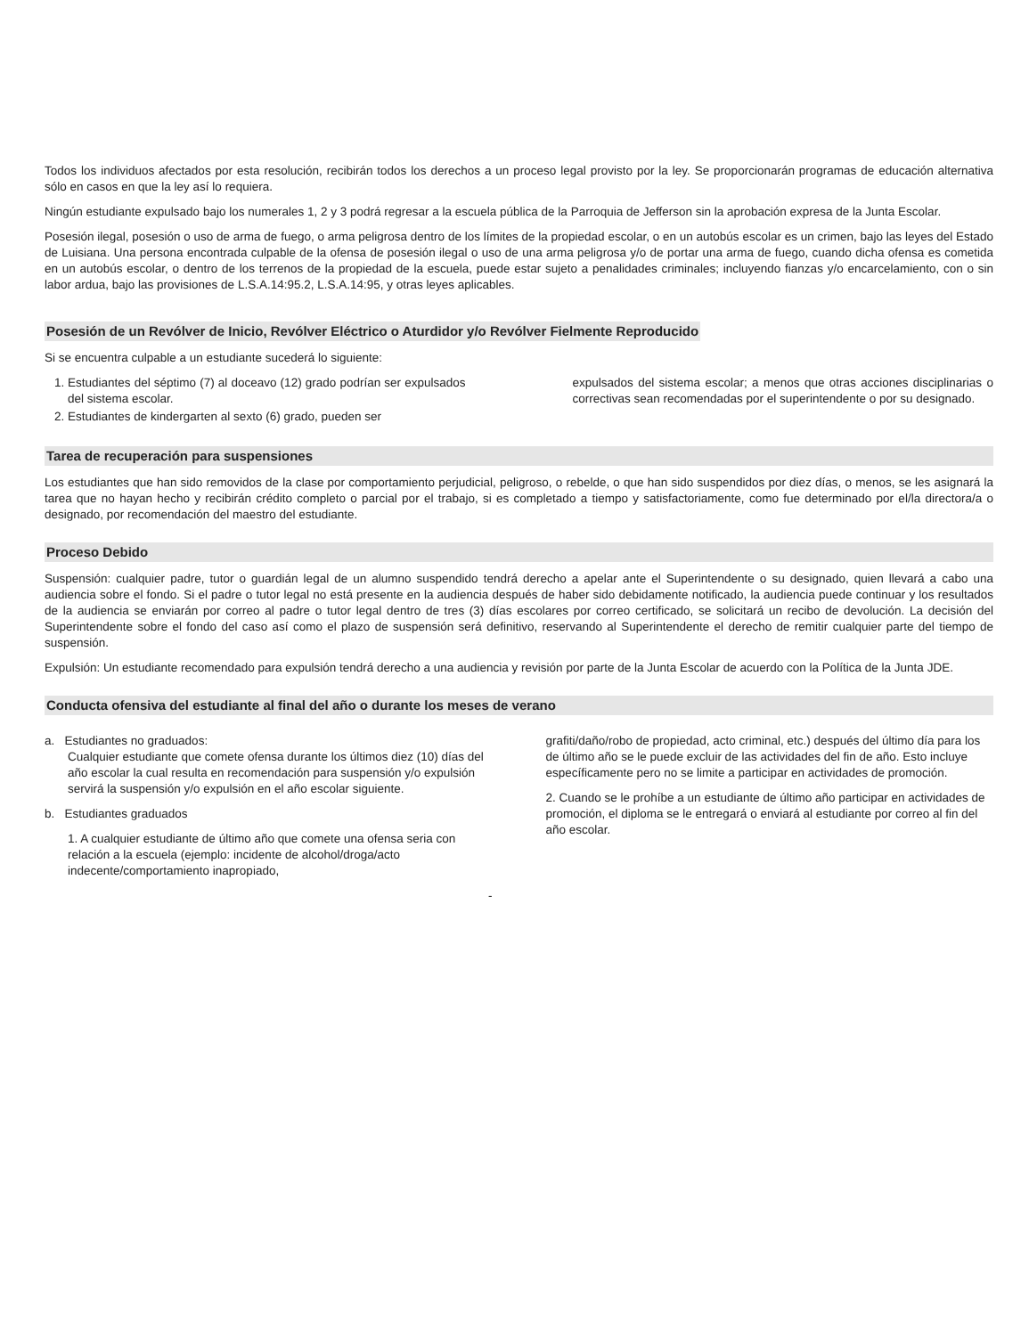Todos los individuos afectados por esta resolución, recibirán todos los derechos a un proceso legal provisto por la ley. Se proporcionarán programas de educación alternativa sólo en casos en que la ley así lo requiera.
Ningún estudiante expulsado bajo los numerales 1, 2 y 3 podrá regresar a la escuela pública de la Parroquia de Jefferson sin la aprobación expresa de la Junta Escolar.
Posesión ilegal, posesión o uso de arma de fuego, o arma peligrosa dentro de los límites de la propiedad escolar, o en un autobús escolar es un crimen, bajo las leyes del Estado de Luisiana. Una persona encontrada culpable de la ofensa de posesión ilegal o uso de una arma peligrosa y/o de portar una arma de fuego, cuando dicha ofensa es cometida en un autobús escolar, o dentro de los terrenos de la propiedad de la escuela, puede estar sujeto a penalidades criminales; incluyendo fianzas y/o encarcelamiento, con o sin labor ardua, bajo las provisiones de L.S.A.14:95.2, L.S.A.14:95, y otras leyes aplicables.
Posesión de un Revólver de Inicio, Revólver Eléctrico o Aturdidor y/o Revólver Fielmente Reproducido
Si se encuentra culpable a un estudiante sucederá lo siguiente:
1. Estudiantes del séptimo (7) al doceavo (12) grado podrían ser expulsados del sistema escolar.
2. Estudiantes de kindergarten al sexto (6) grado, pueden ser
expulsados del sistema escolar; a menos que otras acciones disciplinarias o correctivas sean recomendadas por el superintendente o por su designado.
Tarea de recuperación para suspensiones
Los estudiantes que han sido removidos de la clase por comportamiento perjudicial, peligroso, o rebelde, o que han sido suspendidos por diez días, o menos, se les asignará la tarea que no hayan hecho y recibirán crédito completo o parcial por el trabajo, si es completado a tiempo y satisfactoriamente, como fue determinado por el/la directora/a o designado, por recomendación del maestro del estudiante.
Proceso Debido
Suspensión: cualquier padre, tutor o guardián legal de un alumno suspendido tendrá derecho a apelar ante el Superintendente o su designado, quien llevará a cabo una audiencia sobre el fondo. Si el padre o tutor legal no está presente en la audiencia después de haber sido debidamente notificado, la audiencia puede continuar y los resultados de la audiencia se enviarán por correo al padre o tutor legal dentro de tres (3) días escolares por correo certificado, se solicitará un recibo de devolución. La decisión del Superintendente sobre el fondo del caso así como el plazo de suspensión será definitivo, reservando al Superintendente el derecho de remitir cualquier parte del tiempo de suspensión.
Expulsión: Un estudiante recomendado para expulsión tendrá derecho a una audiencia y revisión por parte de la Junta Escolar de acuerdo con la Política de la Junta JDE.
Conducta ofensiva del estudiante al final del año o durante los meses de verano
a. Estudiantes no graduados:
Cualquier estudiante que comete ofensa durante los últimos diez (10) días del año escolar la cual resulta en recomendación para suspensión y/o expulsión servirá la suspensión y/o expulsión en el año escolar siguiente.
b. Estudiantes graduados
1. A cualquier estudiante de último año que comete una ofensa seria con relación a la escuela (ejemplo: incidente de alcohol/droga/acto indecente/comportamiento inapropiado,
-
grafiti/daño/robo de propiedad, acto criminal, etc.) después del último día para los de último año se le puede excluir de las actividades del fin de año. Esto incluye específicamente pero no se limite a participar en actividades de promoción.
2. Cuando se le prohíbe a un estudiante de último año participar en actividades de promoción, el diploma se le entregará o enviará al estudiante por correo al fin del año escolar.